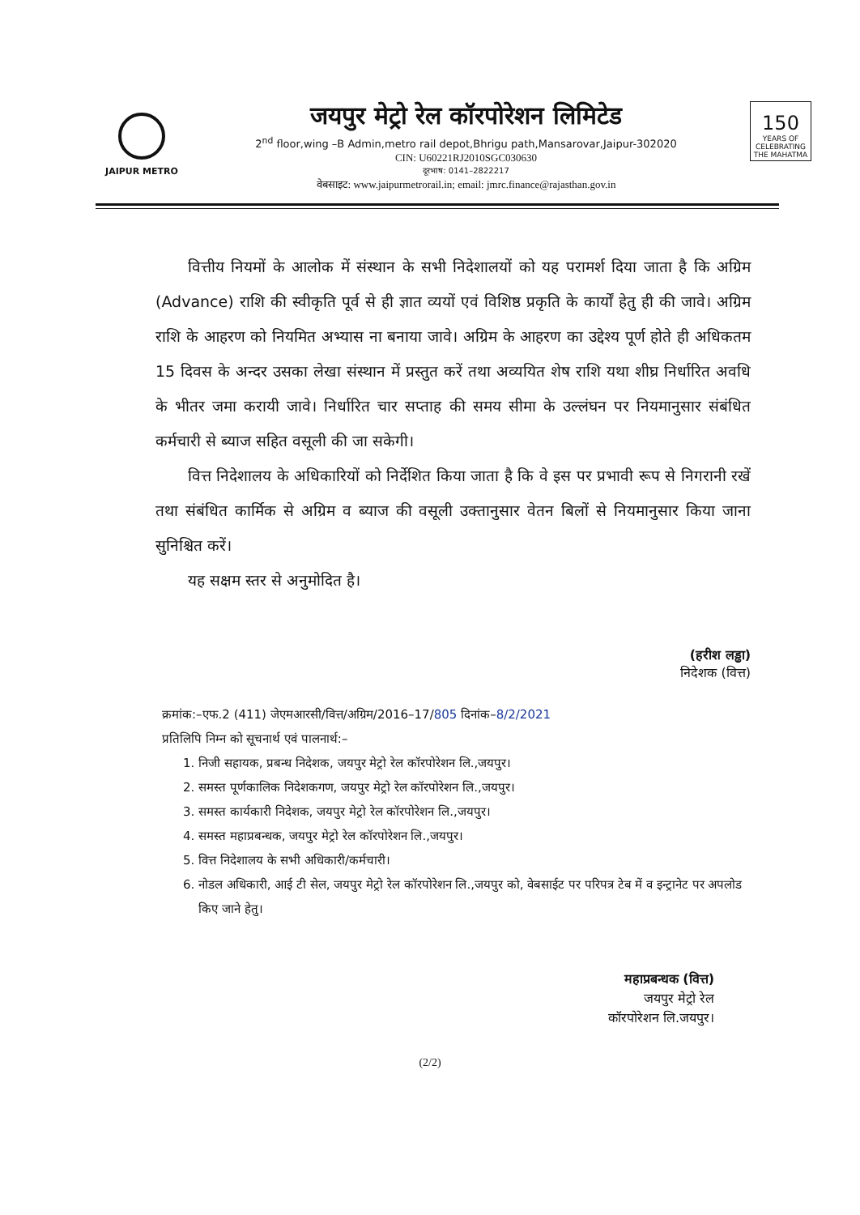JAIPUR METRO
जयपुर मेट्रो रेल कॉरपोरेशन लिमिटेड
2<sup>nd</sup> floor,wing –B Admin,metro rail depot,Bhrigu path,Mansarovar,Jaipur-302020
CIN: U60221RJ2010SGC030630
दूरभाष: 0141–2822217
वेबसाइट: www.jaipurmetrorail.in; email: jmrc.finance@rajasthan.gov.in
150
YEARS OF CELEBRATING THE MAHATMA
वित्तीय नियमों के आलोक में संस्थान के सभी निदेशालयों को यह परामर्श दिया जाता है कि अग्रिम (Advance) राशि की स्वीकृति पूर्व से ही ज्ञात व्ययों एवं विशिष्ठ प्रकृति के कार्यों हेतु ही की जावे। अग्रिम राशि के आहरण को नियमित अभ्यास ना बनाया जावे। अग्रिम के आहरण का उद्देश्य पूर्ण होते ही अधिकतम 15 दिवस के अन्दर उसका लेखा संस्थान में प्रस्तुत करें तथा अव्ययित शेष राशि यथा शीघ्र निर्धारित अवधि के भीतर जमा करायी जावे। निर्धारित चार सप्ताह की समय सीमा के उल्लंघन पर नियमानुसार संबंधित कर्मचारी से ब्याज सहित वसूली की जा सकेगी।
वित्त निदेशालय के अधिकारियों को निर्देशित किया जाता है कि वे इस पर प्रभावी रूप से निगरानी रखें तथा संबंधित कार्मिक से अग्रिम व ब्याज की वसूली उक्तानुसार वेतन बिलों से नियमानुसार किया जाना सुनिश्चित करें।
यह सक्षम स्तर से अनुमोदित है।
(हरीश लड्ढा)
निदेशक (वित्त)
क्रमांक:–एफ.2 (411) जेएमआरसी/वित्त/अग्रिम/2016–17/805 दिनांक–8/2/2021
प्रतिलिपि निम्न को सूचनार्थ एवं पालनार्थ:–
1. निजी सहायक, प्रबन्ध निदेशक, जयपुर मेट्रो रेल कॉरपोरेशन लि.,जयपुर।
2. समस्त पूर्णकालिक निदेशकगण, जयपुर मेट्रो रेल कॉरपोरेशन लि.,जयपुर।
3. समस्त कार्यकारी निदेशक, जयपुर मेट्रो रेल कॉरपोरेशन लि.,जयपुर।
4. समस्त महाप्रबन्धक, जयपुर मेट्रो रेल कॉरपोरेशन लि.,जयपुर।
5. वित्त निदेशालय के सभी अधिकारी/कर्मचारी।
6. नोडल अधिकारी, आई टी सेल, जयपुर मेट्रो रेल कॉरपोरेशन लि.,जयपुर को, वेबसाईट पर परिपत्र टेब में व इन्ट्रानेट पर अपलोड किए जाने हेतु।
महाप्रबन्धक (वित्त)
जयपुर मेट्रो रेल
कॉरपोरेशन लि.जयपुर।
(2/2)